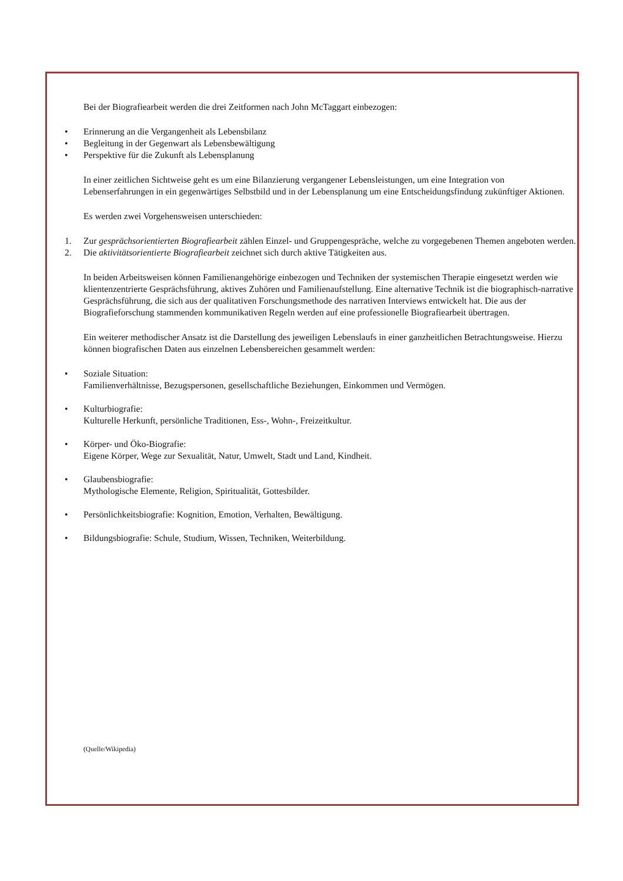Bei der Biografiearbeit werden die drei Zeitformen nach John McTaggart einbezogen:
• Erinnerung an die Vergangenheit als Lebensbilanz
• Begleitung in der Gegenwart als Lebensbewältigung
• Perspektive für die Zukunft als Lebensplanung
In einer zeitlichen Sichtweise geht es um eine Bilanzierung vergangener Lebensleistungen, um eine Integration von Lebenserfahrungen in ein gegenwärtiges Selbstbild und in der Lebensplanung um eine Entscheidungsfindung zukünftiger Aktionen.
Es werden zwei Vorgehensweisen unterschieden:
1. Zur gesprächsorientierten Biografiearbeit zählen Einzel- und Gruppengespräche, welche zu vorgegebenen Themen angeboten werden.
2. Die aktivitätsorientierte Biografiearbeit zeichnet sich durch aktive Tätigkeiten aus.
In beiden Arbeitsweisen können Familienangehörige einbezogen und Techniken der systemischen Therapie eingesetzt werden wie klientenzentrierte Gesprächsführung, aktives Zuhören und Familienaufstellung. Eine alternative Technik ist die biographisch-narrative Gesprächsführung, die sich aus der qualitativen Forschungsmethode des narrativen Interviews entwickelt hat. Die aus der Biografieforschung stammenden kommunikativen Regeln werden auf eine professionelle Biografiearbeit übertragen.
Ein weiterer methodischer Ansatz ist die Darstellung des jeweiligen Lebenslaufs in einer ganzheitlichen Betrachtungsweise. Hierzu können biografischen Daten aus einzelnen Lebensbereichen gesammelt werden:
• Soziale Situation:
Familienverhältnisse, Bezugspersonen, gesellschaftliche Beziehungen, Einkommen und Vermögen.
• Kulturbiografie:
Kulturelle Herkunft, persönliche Traditionen, Ess-, Wohn-, Freizeitkultur.
• Körper- und Öko-Biografie:
Eigene Körper, Wege zur Sexualität, Natur, Umwelt, Stadt und Land, Kindheit.
• Glaubensbiografie:
Mythologische Elemente, Religion, Spiritualität, Gottesbilder.
• Persönlichkeitsbiografie: Kognition, Emotion, Verhalten, Bewältigung.
• Bildungsbiografie: Schule, Studium, Wissen, Techniken, Weiterbildung.
(Quelle/Wikipedia)